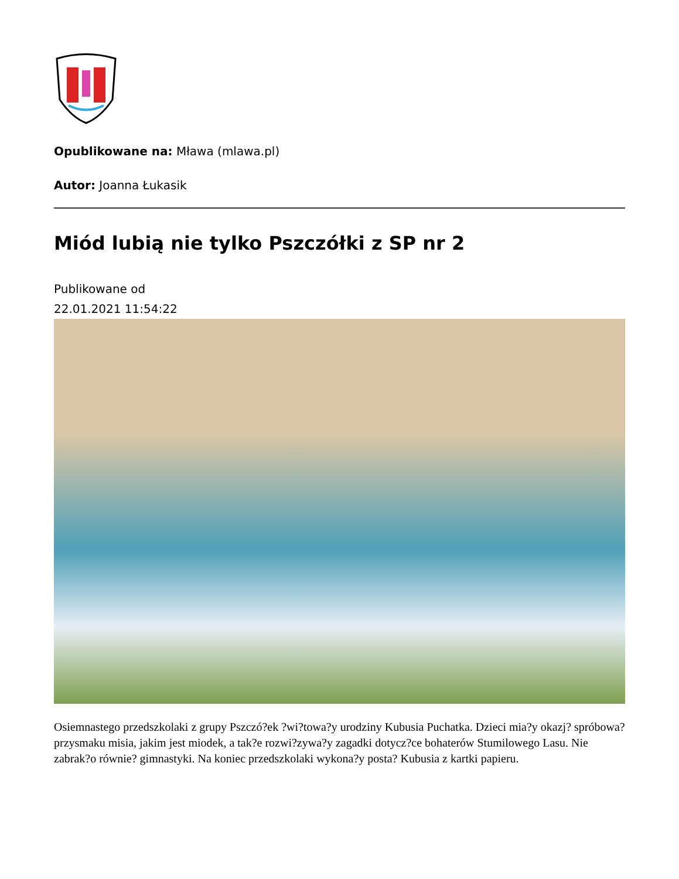Opublikowane na: Mława (mlawa.pl)
Autor: Joanna Łukasik
Miód lubią nie tylko Pszczółki z SP nr 2
Publikowane od
22.01.2021 11:54:22
Osiemnastego przedszkolaki z grupy Pszczó?ek ?wi?towa?y urodziny Kubusia Puchatka. Dzieci mia?y okazj? spróbowa? przysmaku misia, jakim jest miodek, a tak?e rozwi?zywa?y zagadki dotycz?ce bohaterów Stumilowego Lasu. Nie zabrak?o równie? gimnastyki. Na koniec przedszkolaki wykona?y posta? Kubusia z kartki papieru.